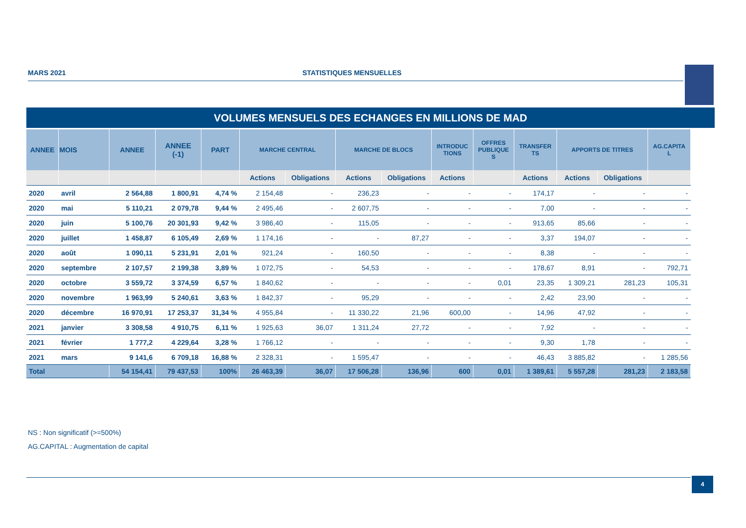MARS 2021 STATISTIQUES MENSUELLES
VOLUMES MENSUELS DES ECHANGES EN MILLIONS DE MAD
| ANNEE | MOIS | ANNEE | ANNEE (-1) | PART | MARCHE CENTRAL | | MARCHE DE BLOCS | | INTRODUC TIONS | OFFRES PUBLIQUE S | TRANSFER TS | APPORTS DE TITRES | | AG.CAPITA L |
| --- | --- | --- | --- | --- | --- | --- | --- | --- | --- | --- | --- | --- | --- | --- |
| | | | | | Actions | Obligations | Actions | Obligations | Actions | | Actions | Actions | Obligations | |
| 2020 | avril | 2 564,88 | 1 800,91 | 4,74 % | 2 154,48 | - | 236,23 | - | - | - | 174,17 | - | - | - |
| 2020 | mai | 5 110,21 | 2 079,78 | 9,44 % | 2 495,46 | - | 2 607,75 | - | - | - | 7,00 | - | - | - |
| 2020 | juin | 5 100,76 | 20 301,93 | 9,42 % | 3 986,40 | - | 115,05 | - | - | - | 913,65 | 85,66 | - | - |
| 2020 | juillet | 1 458,87 | 6 105,49 | 2,69 % | 1 174,16 | - | - | 87,27 | - | - | 3,37 | 194,07 | - | - |
| 2020 | août | 1 090,11 | 5 231,91 | 2,01 % | 921,24 | - | 160,50 | - | - | - | 8,38 | - | - | - |
| 2020 | septembre | 2 107,57 | 2 199,38 | 3,89 % | 1 072,75 | - | 54,53 | - | - | - | 178,67 | 8,91 | - | 792,71 |
| 2020 | octobre | 3 559,72 | 3 374,59 | 6,57 % | 1 840,62 | - | - | - | - | 0,01 | 23,35 | 1 309,21 | 281,23 | 105,31 |
| 2020 | novembre | 1 963,99 | 5 240,61 | 3,63 % | 1 842,37 | - | 95,29 | - | - | - | 2,42 | 23,90 | - | - |
| 2020 | décembre | 16 970,91 | 17 253,37 | 31,34 % | 4 955,84 | - | 11 330,22 | 21,96 | 600,00 | - | 14,96 | 47,92 | - | - |
| 2021 | janvier | 3 308,58 | 4 910,75 | 6,11 % | 1 925,63 | 36,07 | 1 311,24 | 27,72 | - | - | 7,92 | - | - | - |
| 2021 | février | 1 777,2 | 4 229,64 | 3,28 % | 1 766,12 | - | - | - | - | - | 9,30 | 1,78 | - | - |
| 2021 | mars | 9 141,6 | 6 709,18 | 16,88 % | 2 328,31 | - | 1 595,47 | - | - | - | 46,43 | 3 885,82 | - | 1 285,56 |
| Total | | 54 154,41 | 79 437,53 | 100% | 26 463,39 | 36,07 | 17 506,28 | 136,96 | 600 | 0,01 | 1 389,61 | 5 557,28 | 281,23 | 2 183,58 |
NS : Non significatif (>=500%)
AG.CAPITAL : Augmentation de capital
4